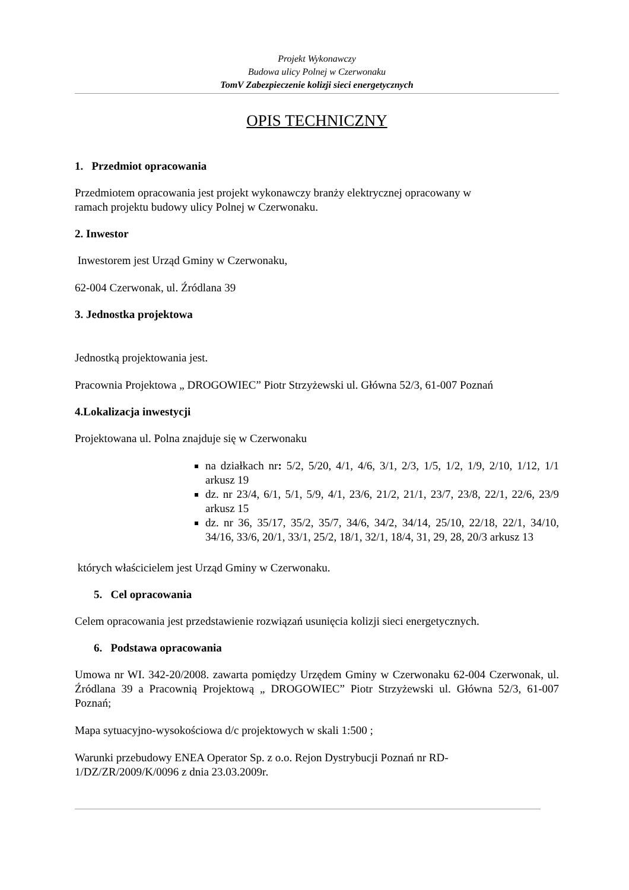Projekt Wykonawczy
Budowa ulicy Polnej w Czerwonaku
TomV Zabezpieczenie kolizji sieci energetycznych
OPIS TECHNICZNY
1. Przedmiot opracowania
Przedmiotem opracowania jest projekt wykonawczy branży elektrycznej opracowany w
ramach projektu budowy ulicy Polnej w Czerwonaku.
2. Inwestor
Inwestorem jest Urząd Gminy w Czerwonaku,
62-004 Czerwonak, ul. Źródlana 39
3. Jednostka projektowa
Jednostką projektowania jest.
Pracownia Projektowa „ DROGOWIEC” Piotr Strzyżewski ul. Główna 52/3, 61-007 Poznań
4.Lokalizacja inwestycji
Projektowana ul. Polna znajduje się w Czerwonaku
na działkach nr: 5/2, 5/20, 4/1, 4/6, 3/1, 2/3, 1/5, 1/2, 1/9, 2/10, 1/12, 1/1 arkusz 19
dz. nr 23/4, 6/1, 5/1, 5/9, 4/1, 23/6, 21/2, 21/1, 23/7, 23/8, 22/1, 22/6, 23/9 arkusz 15
dz. nr 36, 35/17, 35/2, 35/7, 34/6, 34/2, 34/14, 25/10, 22/18, 22/1, 34/10, 34/16, 33/6, 20/1, 33/1, 25/2, 18/1, 32/1, 18/4, 31, 29, 28, 20/3 arkusz 13
których właścicielem jest Urząd Gminy w Czerwonaku.
5. Cel opracowania
Celem opracowania jest przedstawienie rozwiązań usunięcia kolizji sieci energetycznych.
6. Podstawa opracowania
Umowa nr WI. 342-20/2008. zawarta pomiędzy Urzędem Gminy w Czerwonaku 62-004 Czerwonak, ul. Źródlana 39 a Pracownią Projektową „ DROGOWIEC” Piotr Strzyżewski ul. Główna 52/3, 61-007 Poznań;
Mapa sytuacyjno-wysokościowa d/c projektowych w skali 1:500 ;
Warunki przebudowy ENEA Operator Sp. z o.o. Rejon Dystrybucji Poznań nr RD-
1/DZ/ZR/2009/K/0096 z dnia 23.03.2009r.